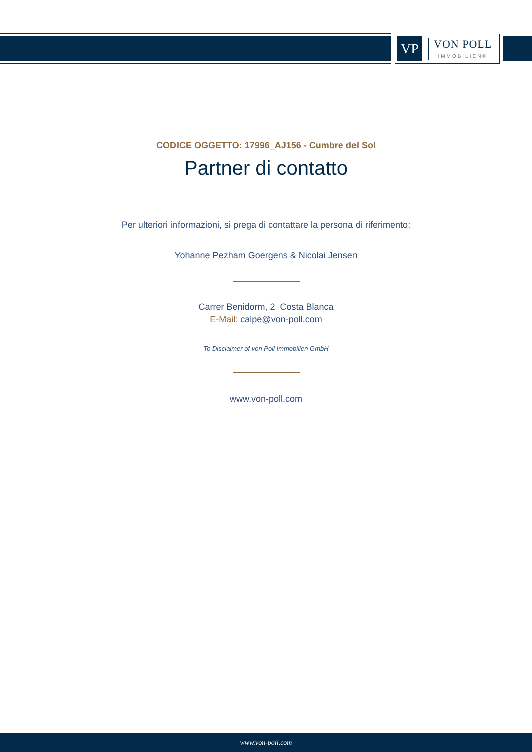VP
VON POLL
IMMOBILIEN®
CODICE OGGETTO: 17996_AJ156 - Cumbre del Sol
Partner di contatto
Per ulteriori informazioni, si prega di contattare la persona di riferimento:
Yohanne Pezham Goergens & Nicolai Jensen
Carrer Benidorm, 2 Costa Blanca
E-Mail: calpe@von-poll.com
To Disclaimer of von Poll Immobilien GmbH
www.von-poll.com
www.von-poll.com